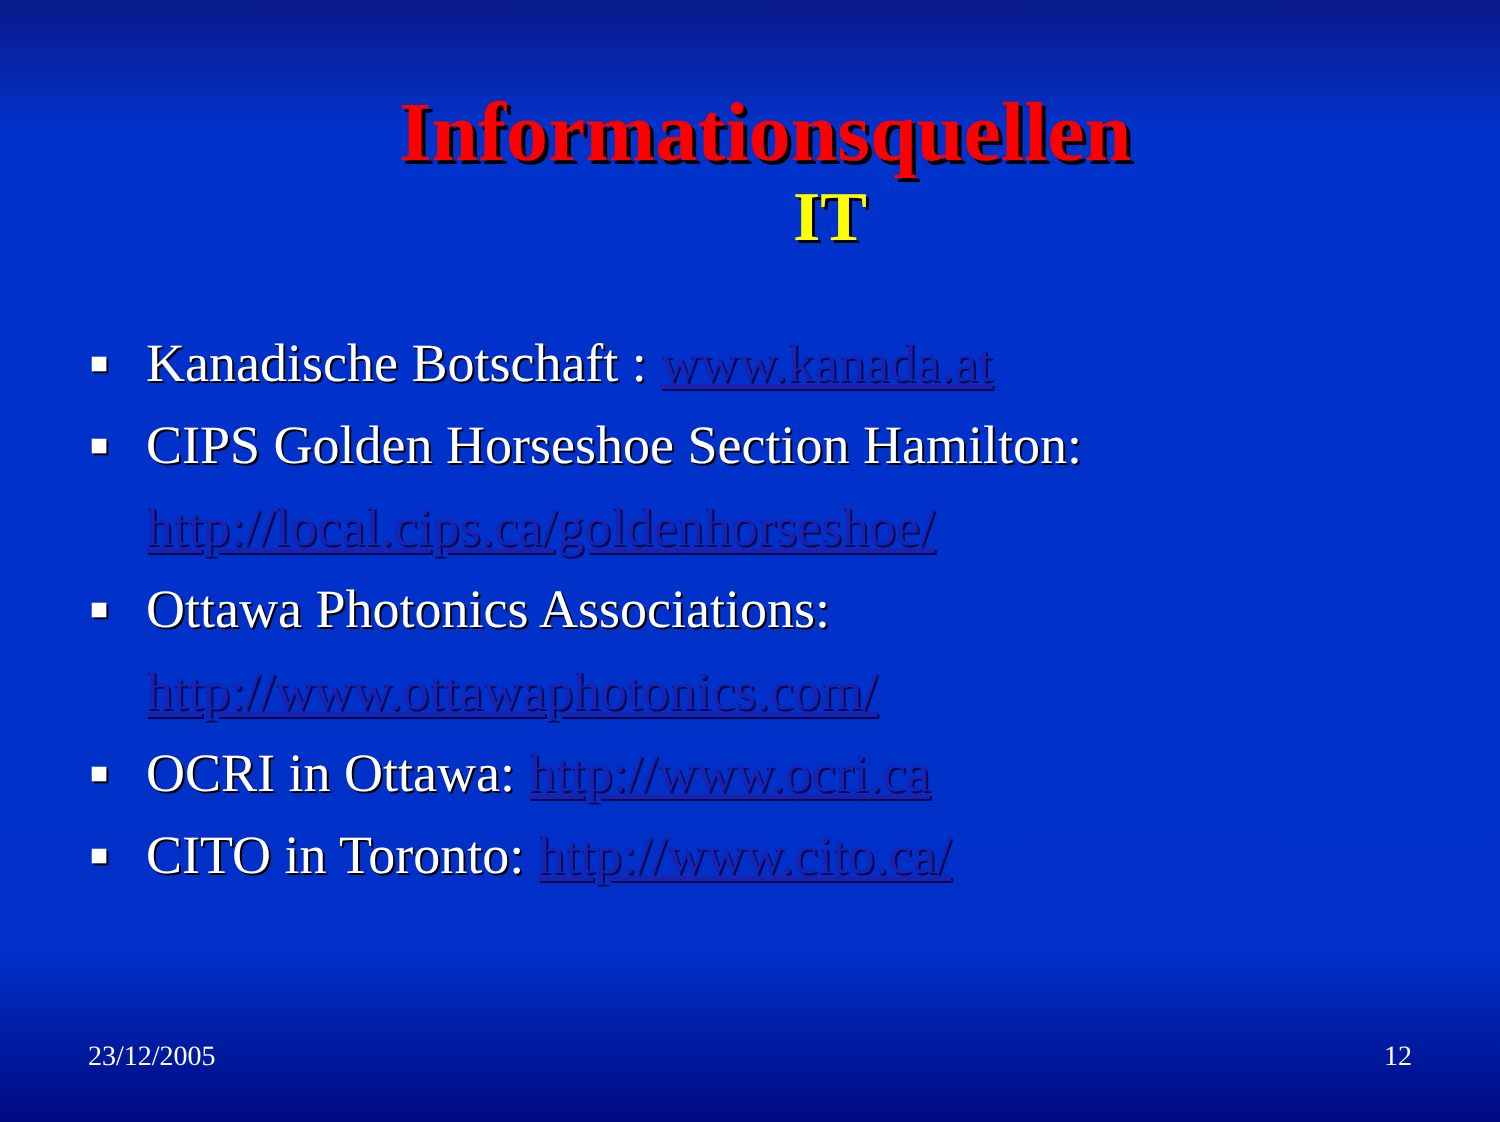Informationsquellen
IT
■ Kanadische Botschaft : www.kanada.at
■ CIPS Golden Horseshoe Section Hamilton: http://local.cips.ca/goldenhorseshoe/
■ Ottawa Photonics Associations: http://www.ottawaphotonics.com/
■ OCRI in Ottawa: http://www.ocri.ca
■ CITO in Toronto: http://www.cito.ca/
23/12/2005 12